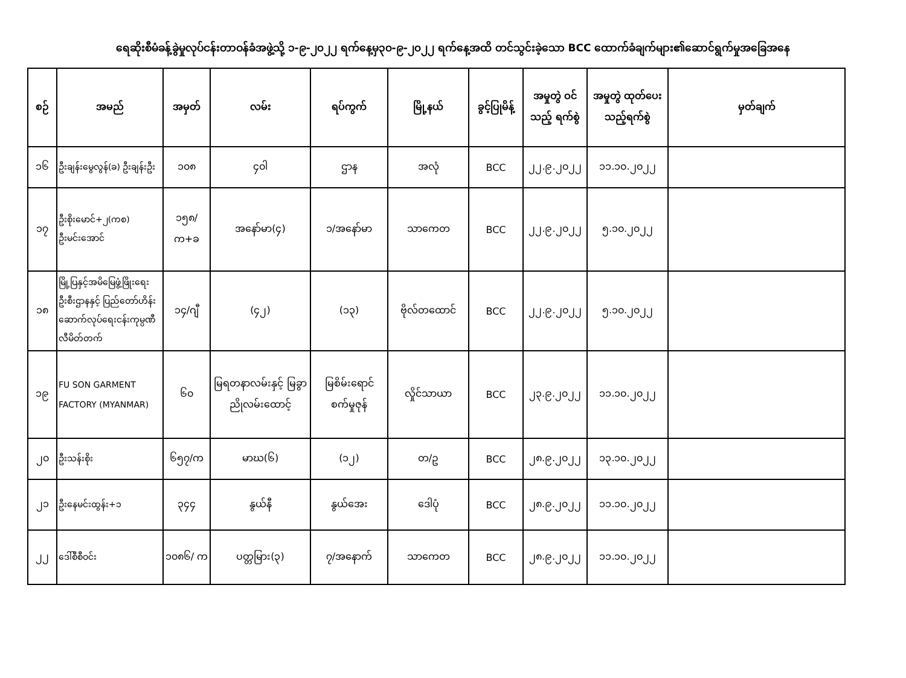ရေဆိုးစီမံခန့်ခွဲမှုလုပ်ငန်းတာဝန်ခံအဖွဲ့သို့ ၁-၉-၂၀၂၂ ရက်နေ့မှ၃၀-၉-၂၀၂၂ ရက်နေ့အထိ တင်သွင်းခဲ့သော BCC ထောက်ခံချက်များ၏ဆောင်ရွက်မှုအခြေအနေ
| စဉ် | အမည် | အမှတ် | လမ်း | ရပ်ကွက် | မြို့နယ် | ခွင့်ပြုမိန့် | အမှုတွဲ ဝင်သည့် ရက်စွဲ | အမှုတွဲ ထုတ်ပေး သည့်ရက်စွဲ | မှတ်ချက် |
| --- | --- | --- | --- | --- | --- | --- | --- | --- | --- |
| ၁၆ | ဦးချန်းမွေလွန်(ခ) ဦးချန်းဦး | ၁၀၈ | ၄၀ါ | ဌာန | အလုံ | BCC | ၂၂.၉.၂၀၂၂ | ၁၁.၁၀.၂၀၂၂ | |
| ၁၇ | ဦးစိုးမောင်+၂(ကစ) ဦးမင်းအောင် | ၁၅၈/ က+ခ | အနော်မာ(၄) | ၁/အနော်မာ | သာကေတ | BCC | ၂၂.၉.၂၀၂၂ | ၅.၁၀.၂၀၂၂ | |
| ၁၈ | မြို့ပြနှင့်အမိမြေဖွံ့ဖြိုးရေးဦးစီးဌာနနှင့် ပြည်တော်ဟိန်းဆောက်လုပ်ရေးငန်းကုမ္ပဏီလီမိတ်တက် | ၁၄/ဂျီ | (၄၂) | (၁၃) | ဗိုလ်တထောင် | BCC | ၂၂.၉.၂၀၂၂ | ၅.၁၀.၂၀၂၂ | |
| ၁၉ | FU SON GARMENT FACTORY (MYANMAR) | ၆၀ | မြရတနာလမ်းနှင့် မြခွာညိုလမ်းထောင့် | မြစိမ်းရောင် စက်မှုဇုန် | လှိုင်သာယာ | BCC | ၂၃.၉.၂၀၂၂ | ၁၁.၁၀.၂၀၂၂ | |
| ၂၀ | ဦးသန်းစိုး | ၆၅၇/က | မာဃ(၆) | (၁၂) | တ/ဥ | BCC | ၂၈.၉.၂၀၂၂ | ၁၃.၁၀.၂၀၂၂ | |
| ၂၁ | ဦးနေမင်းထွန်း+၁ | ၃၄၄ | နွယ်နီ | နွယ်အေး | ဒေါပုံ | BCC | ၂၈.၉.၂၀၂၂ | ၁၁.၁၀.၂၀၂၂ | |
| ၂၂ | ဒေါ်စီစီဝင်း | ၁၀၈၆/ က | ပတ္တမြား(၃) | ၇/အနောက် | သာကေတ | BCC | ၂၈.၉.၂၀၂၂ | ၁၁.၁၀.၂၀၂၂ | |